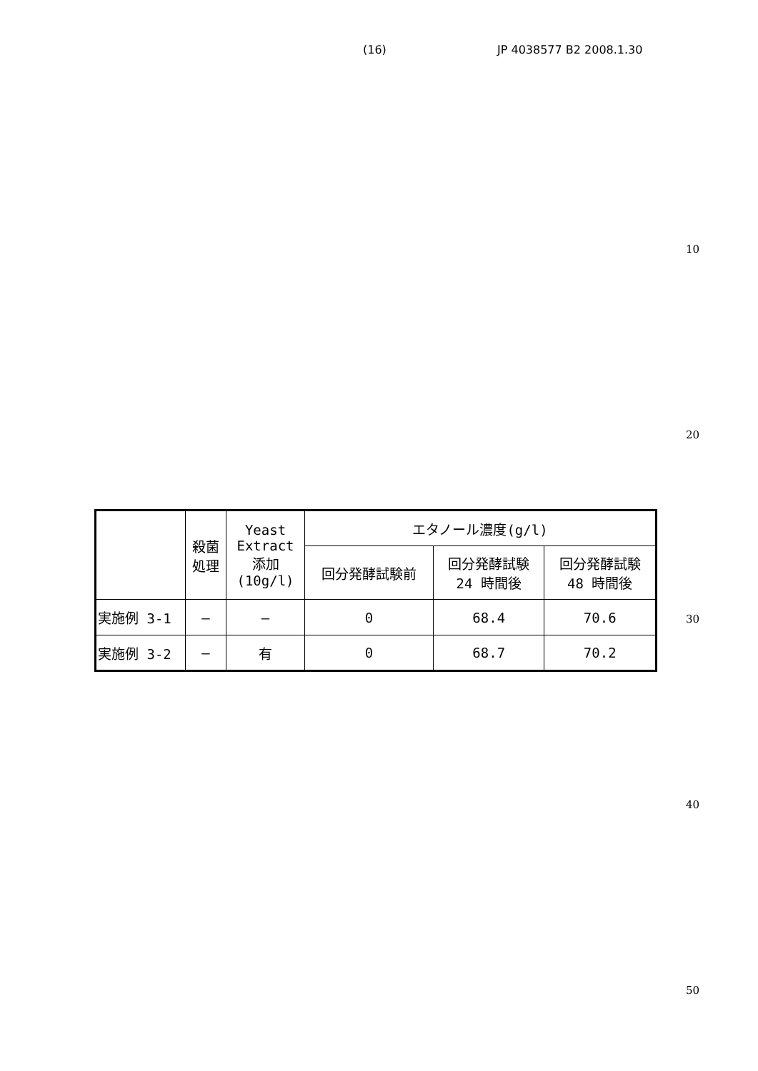(16) JP 4038577 B2 2008.1.30
10
20
30
40
50
| | 殺菌 処理 | Yeast Extract 添加 (10g/l) | エタノール濃度(g/l) | | |
| --- | --- | --- | --- | --- | --- |
| | | | 回分発酵試験前 | 回分発酵試験 24 時間後 | 回分発酵試験 48 時間後 |
| 実施例 3-1 | — | — | 0 | 68.4 | 70.6 |
| 実施例 3-2 | — | 有 | 0 | 68.7 | 70.2 |